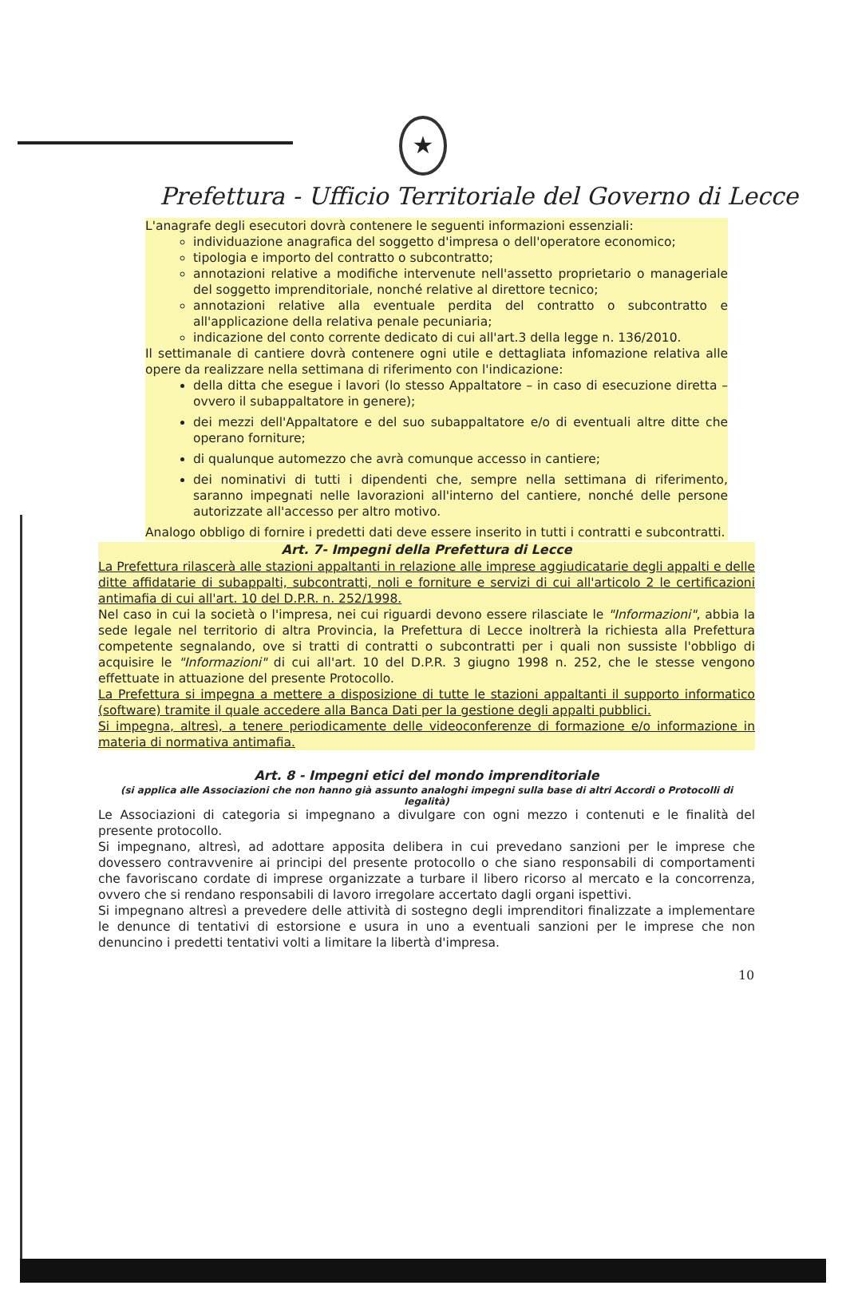★
Prefettura - Ufficio Territoriale del Governo di Lecce
L'anagrafe degli esecutori dovrà contenere le seguenti informazioni essenziali:
individuazione anagrafica del soggetto d'impresa o dell'operatore economico;
tipologia e importo del contratto o subcontratto;
annotazioni relative a modifiche intervenute nell'assetto proprietario o manageriale del soggetto imprenditoriale, nonché relative al direttore tecnico;
annotazioni relative alla eventuale perdita del contratto o subcontratto e all'applicazione della relativa penale pecuniaria;
indicazione del conto corrente dedicato di cui all'art.3 della legge n. 136/2010.
Il settimanale di cantiere dovrà contenere ogni utile e dettagliata infomazione relativa alle opere da realizzare nella settimana di riferimento con l'indicazione:
della ditta che esegue i lavori (lo stesso Appaltatore – in caso di esecuzione diretta – ovvero il subappaltatore in genere);
dei mezzi dell'Appaltatore e del suo subappaltatore e/o di eventuali altre ditte che operano forniture;
di qualunque automezzo che avrà comunque accesso in cantiere;
dei nominativi di tutti i dipendenti che, sempre nella settimana di riferimento, saranno impegnati nelle lavorazioni all'interno del cantiere, nonché delle persone autorizzate all'accesso per altro motivo.
Analogo obbligo di fornire i predetti dati deve essere inserito in tutti i contratti e subcontratti.
Art. 7- Impegni della Prefettura di Lecce
La Prefettura rilascerà alle stazioni appaltanti in relazione alle imprese aggiudicatarie degli appalti e delle ditte affidatarie di subappalti, subcontratti, noli e forniture e servizi di cui all'articolo 2 le certificazioni antimafia di cui all'art. 10 del D.P.R. n. 252/1998.
Nel caso in cui la società o l'impresa, nei cui riguardi devono essere rilasciate le "Informazioni", abbia la sede legale nel territorio di altra Provincia, la Prefettura di Lecce inoltrerà la richiesta alla Prefettura competente segnalando, ove si tratti di contratti o subcontratti per i quali non sussiste l'obbligo di acquisire le "Informazioni" di cui all'art. 10 del D.P.R. 3 giugno 1998 n. 252, che le stesse vengono effettuate in attuazione del presente Protocollo.
La Prefettura si impegna a mettere a disposizione di tutte le stazioni appaltanti il supporto informatico (software) tramite il quale accedere alla Banca Dati per la gestione degli appalti pubblici.
Si impegna, altresì, a tenere periodicamente delle videoconferenze di formazione e/o informazione in materia di normativa antimafia.
Art. 8 - Impegni etici del mondo imprenditoriale
(si applica alle Associazioni che non hanno già assunto analoghi impegni sulla base di altri Accordi o Protocolli di legalità)
Le Associazioni di categoria si impegnano a divulgare con ogni mezzo i contenuti e le finalità del presente protocollo.
Si impegnano, altresì, ad adottare apposita delibera in cui prevedano sanzioni per le imprese che dovessero contravvenire ai principi del presente protocollo o che siano responsabili di comportamenti che favoriscano cordate di imprese organizzate a turbare il libero ricorso al mercato e la concorrenza, ovvero che si rendano responsabili di lavoro irregolare accertato dagli organi ispettivi.
Si impegnano altresì a prevedere delle attività di sostegno degli imprenditori finalizzate a implementare le denunce di tentativi di estorsione e usura in uno a eventuali sanzioni per le imprese che non denuncino i predetti tentativi volti a limitare la libertà d'impresa.
10